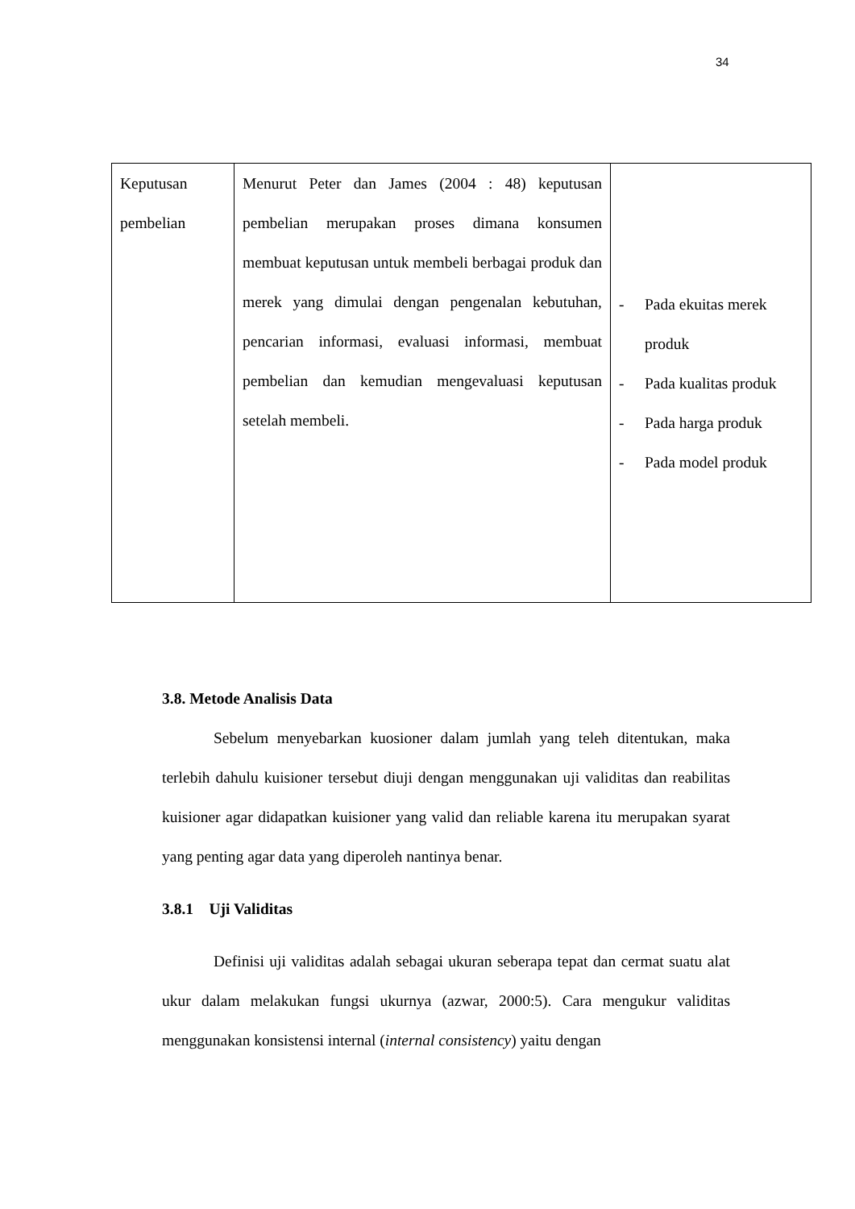34
| Keputusan pembelian | Menurut Peter dan James (2004 : 48) keputusan pembelian merupakan proses dimana konsumen membuat keputusan untuk membeli berbagai produk dan merek yang dimulai dengan pengenalan kebutuhan, pencarian informasi, evaluasi informasi, membuat pembelian dan kemudian mengevaluasi keputusan setelah membeli. | - Pada ekuitas merek produk - Pada kualitas produk - Pada harga produk - Pada model produk |
3.8. Metode Analisis Data
Sebelum menyebarkan kuosioner dalam jumlah yang teleh ditentukan, maka terlebih dahulu kuisioner tersebut diuji dengan menggunakan uji validitas dan reabilitas kuisioner agar didapatkan kuisioner yang valid dan reliable karena itu merupakan syarat yang penting agar data yang diperoleh nantinya benar.
3.8.1 Uji Validitas
Definisi uji validitas adalah sebagai ukuran seberapa tepat dan cermat suatu alat ukur dalam melakukan fungsi ukurnya (azwar, 2000:5). Cara mengukur validitas menggunakan konsistensi internal (internal consistency) yaitu dengan